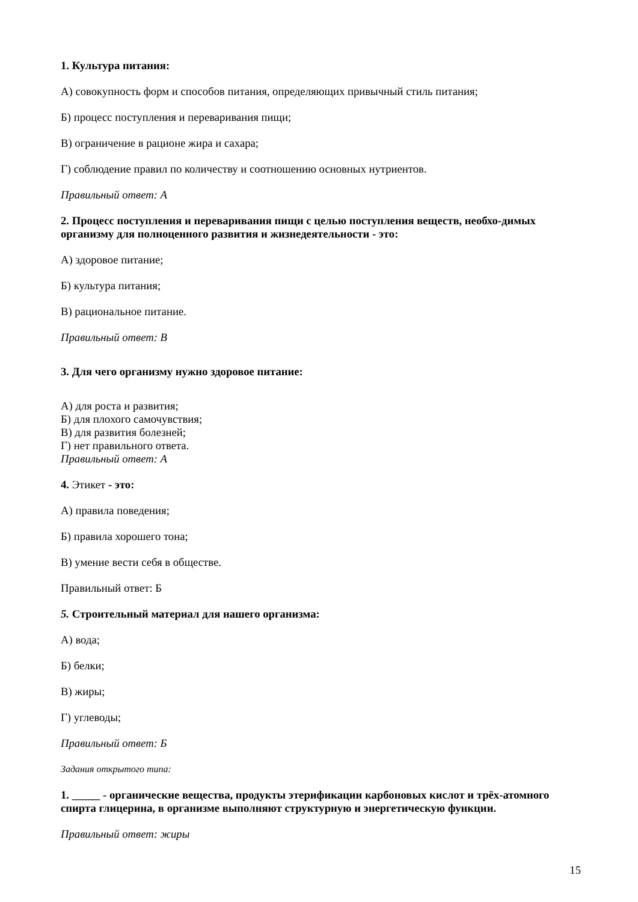1. Культура питания:
А) совокупность форм и способов питания, определяющих привычный стиль питания;
Б) процесс поступления и переваривания пищи;
В) ограничение в рационе жира и сахара;
Г) соблюдение правил по количеству и соотношению основных нутриентов.
Правильный ответ: А
2. Процесс поступления и переваривания пищи с целью поступления веществ, необхо-димых организму для полноценного развития и жизнедеятельности - это:
А) здоровое питание;
Б) культура питания;
В) рациональное питание.
Правильный ответ: В
3. Для чего организму нужно здоровое питание:
А) для роста и развития;
Б) для плохого самочувствия;
В) для развития болезней;
Г) нет правильного ответа.
Правильный ответ: А
4. Этикет - это:
А) правила поведения;
Б) правила хорошего тона;
В) умение вести себя в обществе.
Правильный ответ: Б
5. Строительный материал для нашего организма:
А) вода;
Б) белки;
В) жиры;
Г) углеводы;
Правильный ответ: Б
Задания открытого типа:
1. _____ - органические вещества, продукты этерификации карбоновых кислот и трёх-атомного спирта глицерина, в организме выполняют структурную и энергетическую функции.
Правильный ответ: жиры
15